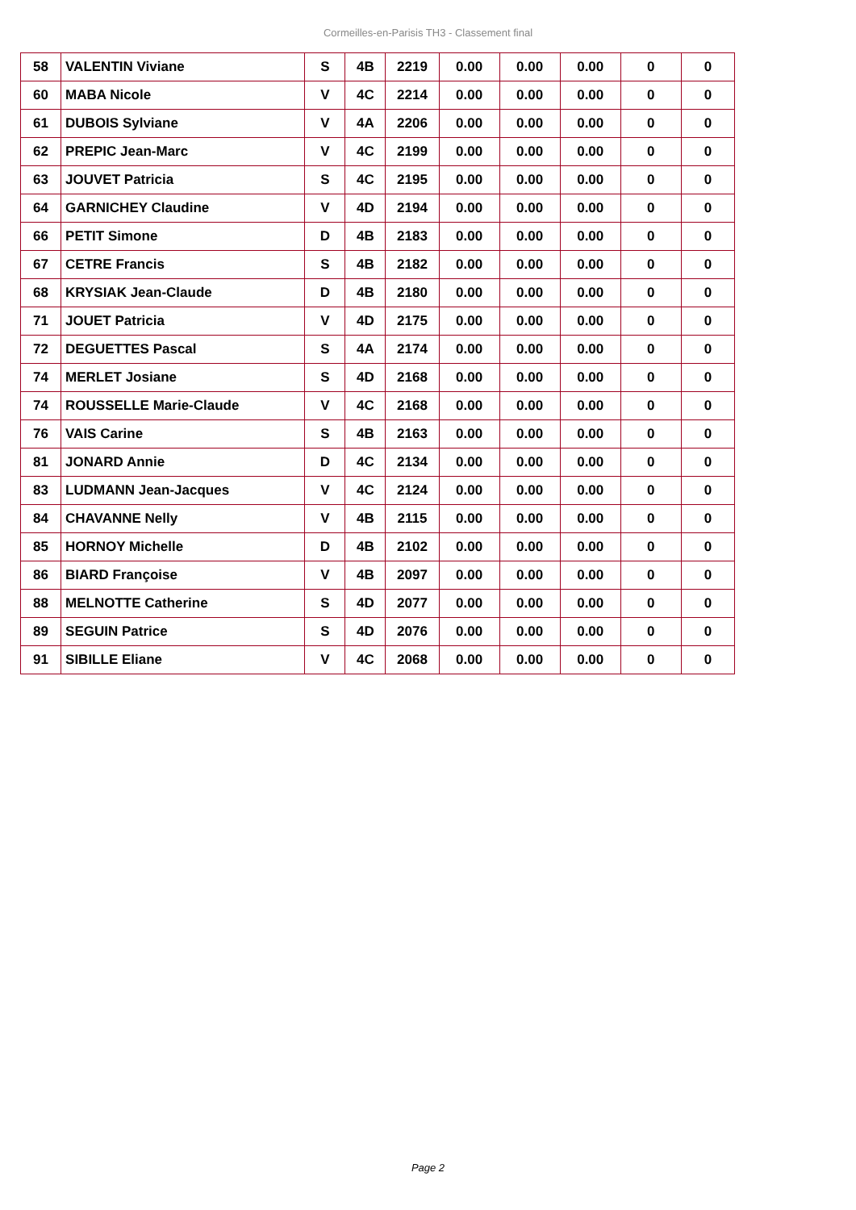Cormeilles-en-Parisis TH3 - Classement final
| 58 | VALENTIN Viviane | S | 4B | 2219 | 0.00 | 0.00 | 0.00 | 0 | 0 |
| 60 | MABA Nicole | V | 4C | 2214 | 0.00 | 0.00 | 0.00 | 0 | 0 |
| 61 | DUBOIS Sylviane | V | 4A | 2206 | 0.00 | 0.00 | 0.00 | 0 | 0 |
| 62 | PREPIC Jean-Marc | V | 4C | 2199 | 0.00 | 0.00 | 0.00 | 0 | 0 |
| 63 | JOUVET Patricia | S | 4C | 2195 | 0.00 | 0.00 | 0.00 | 0 | 0 |
| 64 | GARNICHEY Claudine | V | 4D | 2194 | 0.00 | 0.00 | 0.00 | 0 | 0 |
| 66 | PETIT Simone | D | 4B | 2183 | 0.00 | 0.00 | 0.00 | 0 | 0 |
| 67 | CETRE Francis | S | 4B | 2182 | 0.00 | 0.00 | 0.00 | 0 | 0 |
| 68 | KRYSIAK Jean-Claude | D | 4B | 2180 | 0.00 | 0.00 | 0.00 | 0 | 0 |
| 71 | JOUET Patricia | V | 4D | 2175 | 0.00 | 0.00 | 0.00 | 0 | 0 |
| 72 | DEGUETTES Pascal | S | 4A | 2174 | 0.00 | 0.00 | 0.00 | 0 | 0 |
| 74 | MERLET Josiane | S | 4D | 2168 | 0.00 | 0.00 | 0.00 | 0 | 0 |
| 74 | ROUSSELLE Marie-Claude | V | 4C | 2168 | 0.00 | 0.00 | 0.00 | 0 | 0 |
| 76 | VAIS Carine | S | 4B | 2163 | 0.00 | 0.00 | 0.00 | 0 | 0 |
| 81 | JONARD Annie | D | 4C | 2134 | 0.00 | 0.00 | 0.00 | 0 | 0 |
| 83 | LUDMANN Jean-Jacques | V | 4C | 2124 | 0.00 | 0.00 | 0.00 | 0 | 0 |
| 84 | CHAVANNE Nelly | V | 4B | 2115 | 0.00 | 0.00 | 0.00 | 0 | 0 |
| 85 | HORNOY Michelle | D | 4B | 2102 | 0.00 | 0.00 | 0.00 | 0 | 0 |
| 86 | BIARD Françoise | V | 4B | 2097 | 0.00 | 0.00 | 0.00 | 0 | 0 |
| 88 | MELNOTTE Catherine | S | 4D | 2077 | 0.00 | 0.00 | 0.00 | 0 | 0 |
| 89 | SEGUIN Patrice | S | 4D | 2076 | 0.00 | 0.00 | 0.00 | 0 | 0 |
| 91 | SIBILLE Eliane | V | 4C | 2068 | 0.00 | 0.00 | 0.00 | 0 | 0 |
Page 2